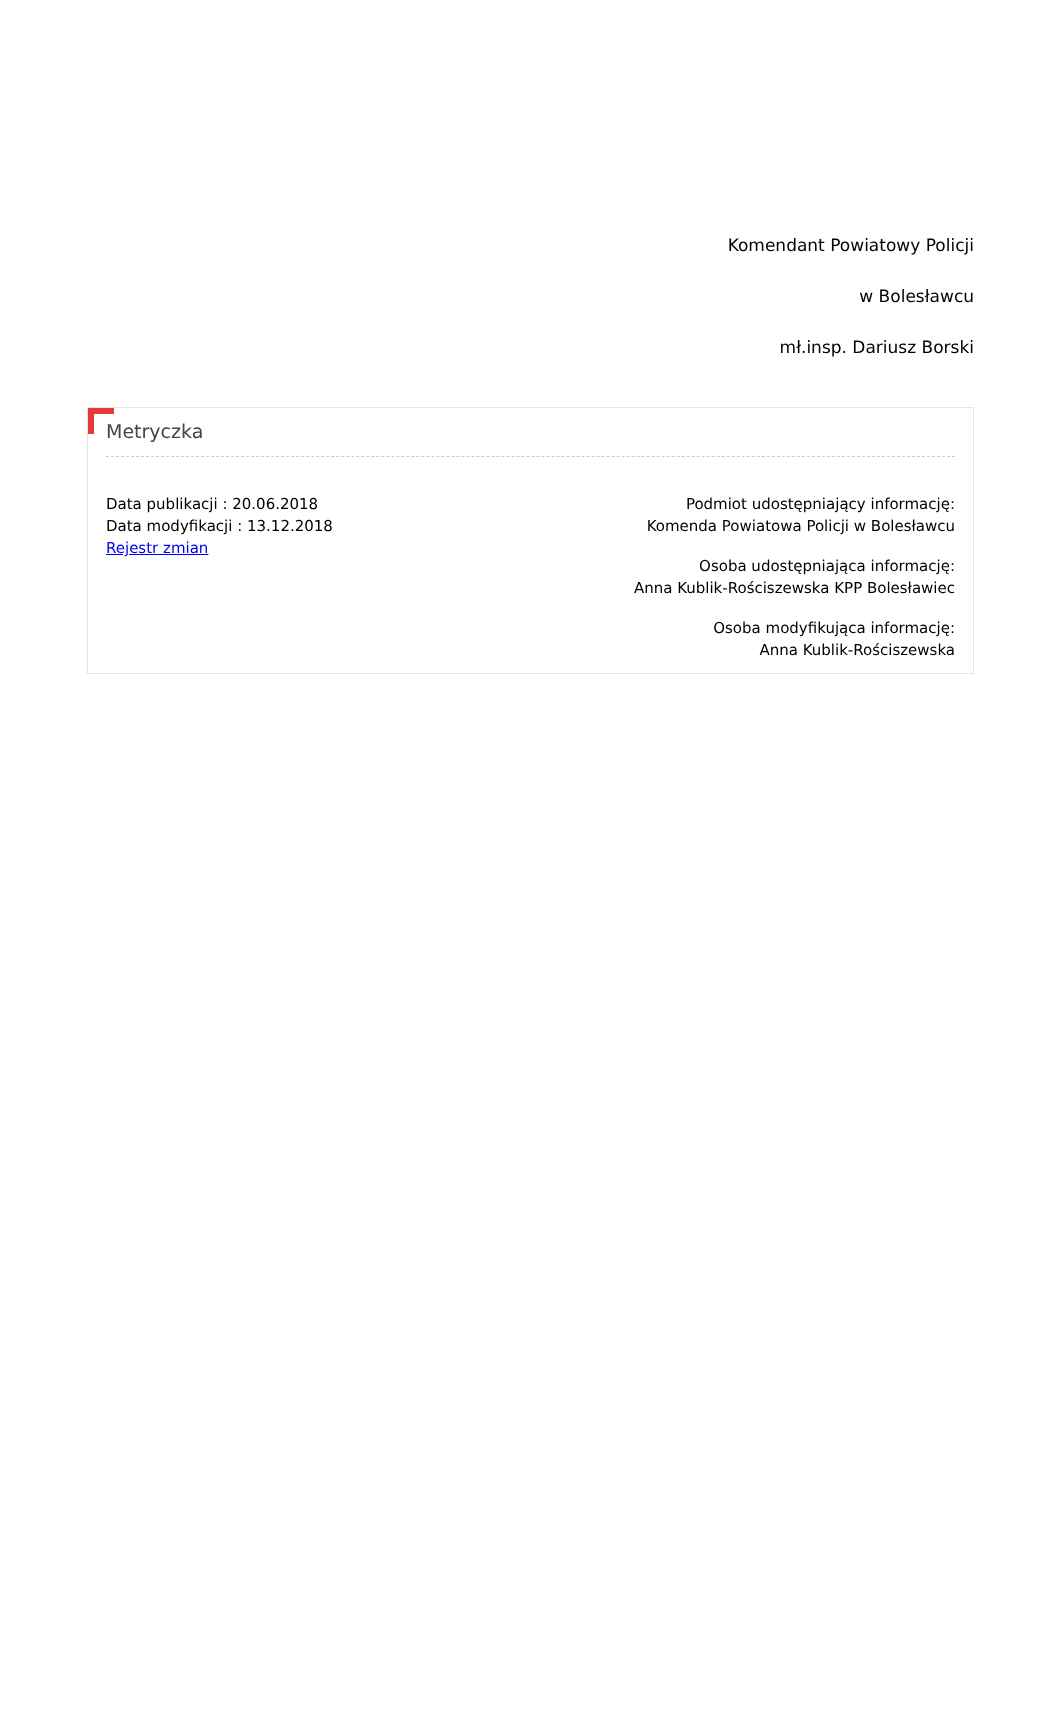Komendant Powiatowy Policji
w Bolesławcu
mł.insp. Dariusz Borski
Metryczka
Data publikacji : 20.06.2018
Data modyfikacji : 13.12.2018
Rejestr zmian
Podmiot udostępniający informację:
Komenda Powiatowa Policji w Bolesławcu
Osoba udostępniająca informację:
Anna Kublik-Rościszewska KPP Bolesławiec
Osoba modyfikująca informację:
Anna Kublik-Rościszewska